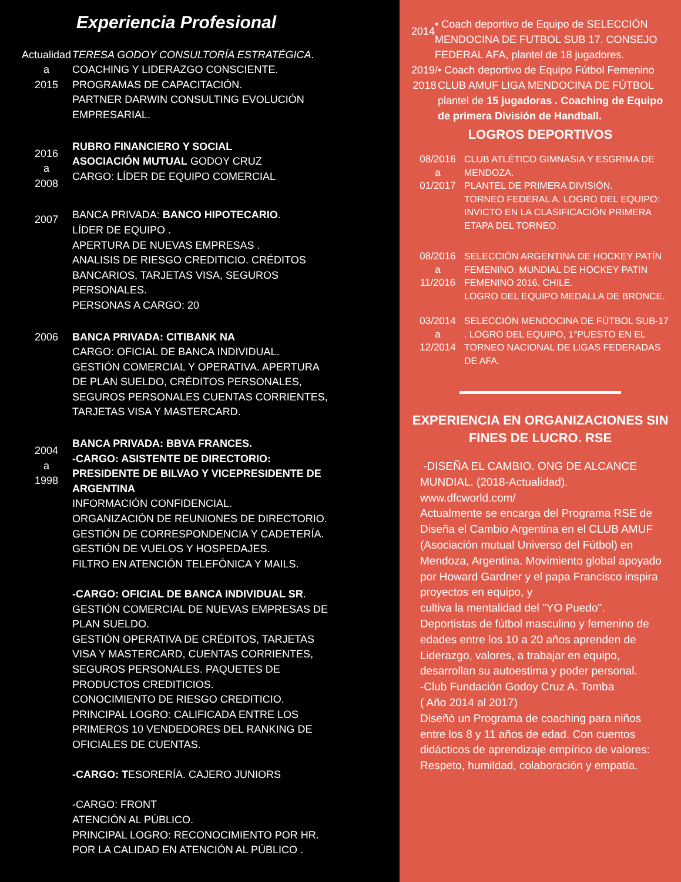Experiencia Profesional
Actualidad
a
2015
TERESA GODOY CONSULTORÍA ESTRATÉGICA.
COACHING Y LIDERAZGO CONSCIENTE.
PROGRAMAS DE CAPACITACIÓN.
PARTNER DARWIN CONSULTING EVOLUCIÓN EMPRESARIAL.
2016
a
2008
RUBRO FINANCIERO Y SOCIAL
ASOCIACIÓN MUTUAL GODOY CRUZ
CARGO: LÍDER DE EQUIPO COMERCIAL
2007
BANCA PRIVADA: BANCO HIPOTECARIO.
LÍDER DE EQUIPO .
APERTURA DE NUEVAS EMPRESAS .
ANALISIS DE RIESGO CREDITICIO. CRÉDITOS BANCARIOS, TARJETAS VISA, SEGUROS PERSONALES.
PERSONAS A CARGO: 20
2006 BANCA PRIVADA: CITIBANK NA
CARGO: OFICIAL DE BANCA INDIVIDUAL.
GESTIÓN COMERCIAL Y OPERATIVA. APERTURA DE PLAN SUELDO, CRÉDITOS PERSONALES, SEGUROS PERSONALES CUENTAS CORRIENTES, TARJETAS VISA Y MASTERCARD.
2004
a
1998
BANCA PRIVADA: BBVA FRANCES.
-CARGO: ASISTENTE DE DIRECTORIO: PRESIDENTE DE BILVAO Y VICEPRESIDENTE DE ARGENTINA
INFORMACIÓN CONFIDENCIAL.
ORGANIZACIÓN DE REUNIONES DE DIRECTORIO.
GESTIÓN DE CORRESPONDENCIA Y CADETERÍA.
GESTIÓN DE VUELOS Y HOSPEDAJES.
FILTRO EN ATENCIÓN TELEFÓNICA Y MAILS.
-CARGO: OFICIAL DE BANCA INDIVIDUAL SR.
GESTIÓN COMERCIAL DE NUEVAS EMPRESAS DE PLAN SUELDO.
GESTIÓN OPERATIVA DE CRÉDITOS, TARJETAS VISA Y MASTERCARD, CUENTAS CORRIENTES, SEGUROS PERSONALES. PAQUETES DE PRODUCTOS CREDITICIOS.
CONOCIMIENTO DE RIESGO CREDITICIO.
PRINCIPAL LOGRO: CALIFICADA ENTRE LOS PRIMEROS 10 VENDEDORES DEL RANKING DE OFICIALES DE CUENTAS.
-CARGO: TESORERÍA. CAJERO JUNIORS
-CARGO: FRONT
ATENCIÓN AL PÚBLICO.
PRINCIPAL LOGRO: RECONOCIMIENTO POR HR. POR LA CALIDAD EN ATENCIÓN AL PÚBLICO .
2014
• Coach deportivo de Equipo de SELECCIÓN MENDOCINA DE FUTBOL SUB 17. CONSEJO FEDERAL AFA, plantel de 18 jugadores.
2019/
2018
• Coach deportivo de Equipo Fútbol Femenino CLUB AMUF LIGA MENDOCINA DE FÚTBOL plantel de 15 jugadoras . Coaching de Equipo de primera División de Handball.
LOGROS DEPORTIVOS
08/2016
a
01/2017
CLUB ATLÉTICO GIMNASIA Y ESGRIMA DE MENDOZA.
PLANTEL DE PRIMERA DIVISIÓN.
TORNEO FEDERAL A. LOGRO DEL EQUIPO: INVICTO EN LA CLASIFICACIÓN PRIMERA ETAPA DEL TORNEO.
08/2016
a
11/2016
SELECCIÓN ARGENTINA DE HOCKEY PATÍN FEMENINO. MUNDIAL DE HOCKEY PATIN FEMENINO 2016. CHILE.
LOGRO DEL EQUIPO MEDALLA DE BRONCE.
03/2014
a
12/2014
SELECCIÓN MENDOCINA DE FÚTBOL SUB-17 . LOGRO DEL EQUIPO, 1°PUESTO EN EL TORNEO NACIONAL DE LIGAS FEDERADAS DE AFA.
EXPERIENCIA EN ORGANIZACIONES SIN FINES DE LUCRO. RSE
-DISEÑA EL CAMBIO. ONG DE ALCANCE MUNDIAL. (2018-Actualidad).
www.dfcworld.com/
Actualmente se encarga del Programa RSE de Diseña el Cambio Argentina en el CLUB AMUF (Asociación mutual Universo del Fútbol) en Mendoza, Argentina. Movimiento global apoyado por Howard Gardner y el papa Francisco inspira proyectos en equipo, y
cultiva la mentalidad del "YO Puedo".
Deportistas de fútbol masculino y femenino de edades entre los 10 a 20 años aprenden de Liderazgo, valores, a trabajar en equipo, desarrollan su autoestima y poder personal.
-Club Fundación Godoy Cruz A. Tomba
( Año 2014 al 2017)
Diseñó un Programa de coaching para niños entre los 8 y 11 años de edad. Con cuentos didácticos de aprendizaje empírico de valores: Respeto, humildad, colaboración y empatía.